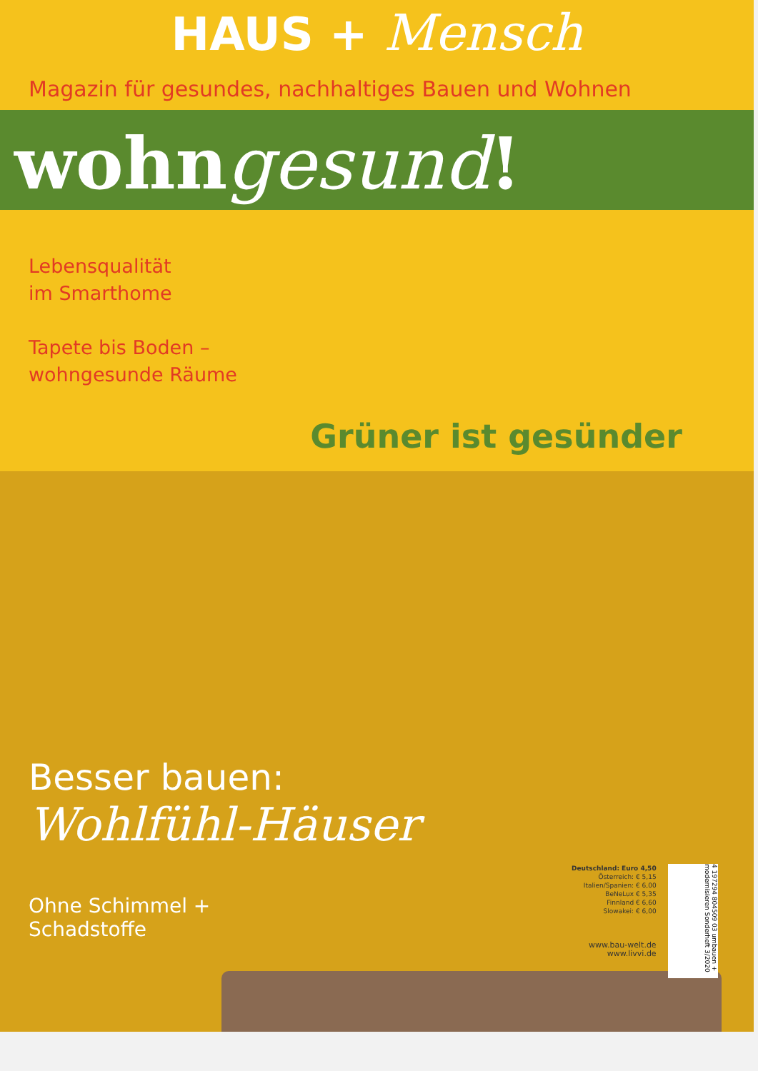HAUS + Mensch
Magazin für gesundes, nachhaltiges Bauen und Wohnen
wohngesund!
Lebensqualität
im Smarthome
Tapete bis Boden –
wohngesunde Räume
Grüner ist gesünder
Besser bauen:
Wohlfühl-Häuser
Ohne Schimmel +
Schadstoffe
Deutschland: Euro 4,50
Österreich: € 5,15
Italien/Spanien: € 6,00
BeNeLux € 5,35
Finnland € 6,60
Slowakei: € 6,00
www.bau-welt.de
www.livvi.de
4 197294 804509 03 umbauen + modernisieren Sonderheft 3/2020